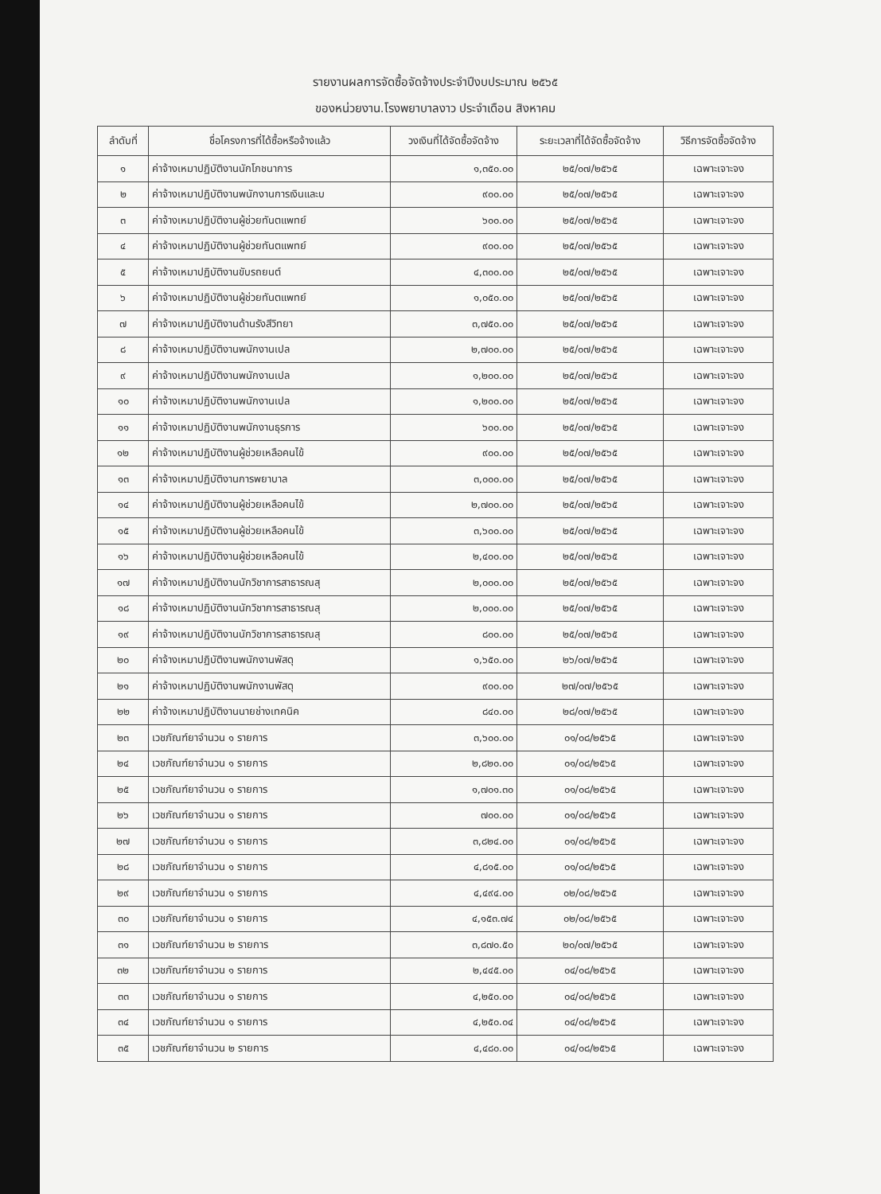รายงานผลการจัดซื้อจัดจ้างประจำปีงบประมาณ ๒๕๖๕
ของหน่วยงาน.โรงพยาบาลงาว ประจำเดือน สิงหาคม
| ลำดับที่ | ชื่อโครงการที่ได้ซื้อหรือจ้างแล้ว | วงเงินที่ได้จัดซื้อจัดจ้าง | ระยะเวลาที่ได้จัดซื้อจัดจ้าง | วิธีการจัดซื้อจัดจ้าง |
| --- | --- | --- | --- | --- |
| ๑ | ค่าจ้างเหมาปฏิบัติงานนักโภชนาการ | ๑,๓๕๐.๐๐ | ๒๕/๐๗/๒๕๖๕ | เฉพาะเจาะจง |
| ๒ | ค่าจ้างเหมาปฏิบัติงานพนักงานการเงินและบ | ๙๐๐.๐๐ | ๒๕/๐๗/๒๕๖๕ | เฉพาะเจาะจง |
| ๓ | ค่าจ้างเหมาปฏิบัติงานผู้ช่วยทันตแพทย์ | ๖๐๐.๐๐ | ๒๕/๐๗/๒๕๖๕ | เฉพาะเจาะจง |
| ๔ | ค่าจ้างเหมาปฏิบัติงานผู้ช่วยทันตแพทย์ | ๙๐๐.๐๐ | ๒๕/๐๗/๒๕๖๕ | เฉพาะเจาะจง |
| ๕ | ค่าจ้างเหมาปฏิบัติงานขับรถยนต์ | ๔,๓๐๐.๐๐ | ๒๕/๐๗/๒๕๖๕ | เฉพาะเจาะจง |
| ๖ | ค่าจ้างเหมาปฏิบัติงานผู้ช่วยทันตแพทย์ | ๑,๐๕๐.๐๐ | ๒๕/๐๗/๒๕๖๕ | เฉพาะเจาะจง |
| ๗ | ค่าจ้างเหมาปฏิบัติงานด้านรังสีวิทยา | ๓,๗๕๐.๐๐ | ๒๕/๐๗/๒๕๖๕ | เฉพาะเจาะจง |
| ๘ | ค่าจ้างเหมาปฏิบัติงานพนักงานเปล | ๒,๗๐๐.๐๐ | ๒๕/๐๗/๒๕๖๕ | เฉพาะเจาะจง |
| ๙ | ค่าจ้างเหมาปฏิบัติงานพนักงานเปล | ๑,๒๐๐.๐๐ | ๒๕/๐๗/๒๕๖๕ | เฉพาะเจาะจง |
| ๑๐ | ค่าจ้างเหมาปฏิบัติงานพนักงานเปล | ๑,๒๐๐.๐๐ | ๒๕/๐๗/๒๕๖๕ | เฉพาะเจาะจง |
| ๑๑ | ค่าจ้างเหมาปฏิบัติงานพนักงานธุรการ | ๖๐๐.๐๐ | ๒๕/๐๗/๒๕๖๕ | เฉพาะเจาะจง |
| ๑๒ | ค่าจ้างเหมาปฏิบัติงานผู้ช่วยเหลือคนไข้ | ๙๐๐.๐๐ | ๒๕/๐๗/๒๕๖๕ | เฉพาะเจาะจง |
| ๑๓ | ค่าจ้างเหมาปฏิบัติงานการพยาบาล | ๓,๐๐๐.๐๐ | ๒๕/๐๗/๒๕๖๕ | เฉพาะเจาะจง |
| ๑๔ | ค่าจ้างเหมาปฏิบัติงานผู้ช่วยเหลือคนไข้ | ๒,๗๐๐.๐๐ | ๒๕/๐๗/๒๕๖๕ | เฉพาะเจาะจง |
| ๑๕ | ค่าจ้างเหมาปฏิบัติงานผู้ช่วยเหลือคนไข้ | ๓,๖๐๐.๐๐ | ๒๕/๐๗/๒๕๖๕ | เฉพาะเจาะจง |
| ๑๖ | ค่าจ้างเหมาปฏิบัติงานผู้ช่วยเหลือคนไข้ | ๒,๔๐๐.๐๐ | ๒๕/๐๗/๒๕๖๕ | เฉพาะเจาะจง |
| ๑๗ | ค่าจ้างเหมาปฏิบัติงานนักวิชาการสาธารณสุ | ๒,๐๐๐.๐๐ | ๒๕/๐๗/๒๕๖๕ | เฉพาะเจาะจง |
| ๑๘ | ค่าจ้างเหมาปฏิบัติงานนักวิชาการสาธารณสุ | ๒,๐๐๐.๐๐ | ๒๕/๐๗/๒๕๖๕ | เฉพาะเจาะจง |
| ๑๙ | ค่าจ้างเหมาปฏิบัติงานนักวิชาการสาธารณสุ | ๘๐๐.๐๐ | ๒๕/๐๗/๒๕๖๕ | เฉพาะเจาะจง |
| ๒๐ | ค่าจ้างเหมาปฏิบัติงานพนักงานพัสดุ | ๑,๖๕๐.๐๐ | ๒๖/๐๗/๒๕๖๕ | เฉพาะเจาะจง |
| ๒๑ | ค่าจ้างเหมาปฏิบัติงานพนักงานพัสดุ | ๙๐๐.๐๐ | ๒๗/๐๗/๒๕๖๕ | เฉพาะเจาะจง |
| ๒๒ | ค่าจ้างเหมาปฏิบัติงานนายช่างเทคนิค | ๘๔๐.๐๐ | ๒๘/๐๗/๒๕๖๕ | เฉพาะเจาะจง |
| ๒๓ | เวชภัณฑ์ยาจำนวน ๑ รายการ | ๓,๖๐๐.๐๐ | ๐๑/๐๘/๒๕๖๕ | เฉพาะเจาะจง |
| ๒๔ | เวชภัณฑ์ยาจำนวน ๑ รายการ | ๒,๘๒๐.๐๐ | ๐๑/๐๘/๒๕๖๕ | เฉพาะเจาะจง |
| ๒๕ | เวชภัณฑ์ยาจำนวน ๑ รายการ | ๑,๗๐๑.๓๐ | ๐๑/๐๘/๒๕๖๕ | เฉพาะเจาะจง |
| ๒๖ | เวชภัณฑ์ยาจำนวน ๑ รายการ | ๗๐๐.๐๐ | ๐๑/๐๘/๒๕๖๕ | เฉพาะเจาะจง |
| ๒๗ | เวชภัณฑ์ยาจำนวน ๑ รายการ | ๓,๘๒๔.๐๐ | ๐๑/๐๘/๒๕๖๕ | เฉพาะเจาะจง |
| ๒๘ | เวชภัณฑ์ยาจำนวน ๑ รายการ | ๔,๘๑๕.๐๐ | ๐๑/๐๘/๒๕๖๕ | เฉพาะเจาะจง |
| ๒๙ | เวชภัณฑ์ยาจำนวน ๑ รายการ | ๔,๔๙๔.๐๐ | ๐๒/๐๘/๒๕๖๕ | เฉพาะเจาะจง |
| ๓๐ | เวชภัณฑ์ยาจำนวน ๑ รายการ | ๔,๑๕๓.๗๔ | ๐๒/๐๘/๒๕๖๕ | เฉพาะเจาะจง |
| ๓๑ | เวชภัณฑ์ยาจำนวน ๒ รายการ | ๓,๘๗๐.๕๐ | ๒๐/๐๗/๒๕๖๕ | เฉพาะเจาะจง |
| ๓๒ | เวชภัณฑ์ยาจำนวน ๑ รายการ | ๒,๔๔๕.๐๐ | ๐๔/๐๘/๒๕๖๕ | เฉพาะเจาะจง |
| ๓๓ | เวชภัณฑ์ยาจำนวน ๑ รายการ | ๔,๒๕๐.๐๐ | ๐๔/๐๘/๒๕๖๕ | เฉพาะเจาะจง |
| ๓๔ | เวชภัณฑ์ยาจำนวน ๑ รายการ | ๔,๒๕๐.๐๔ | ๐๔/๐๘/๒๕๖๕ | เฉพาะเจาะจง |
| ๓๕ | เวชภัณฑ์ยาจำนวน ๒ รายการ | ๔,๔๘๐.๐๐ | ๐๔/๐๘/๒๕๖๕ | เฉพาะเจาะจง |